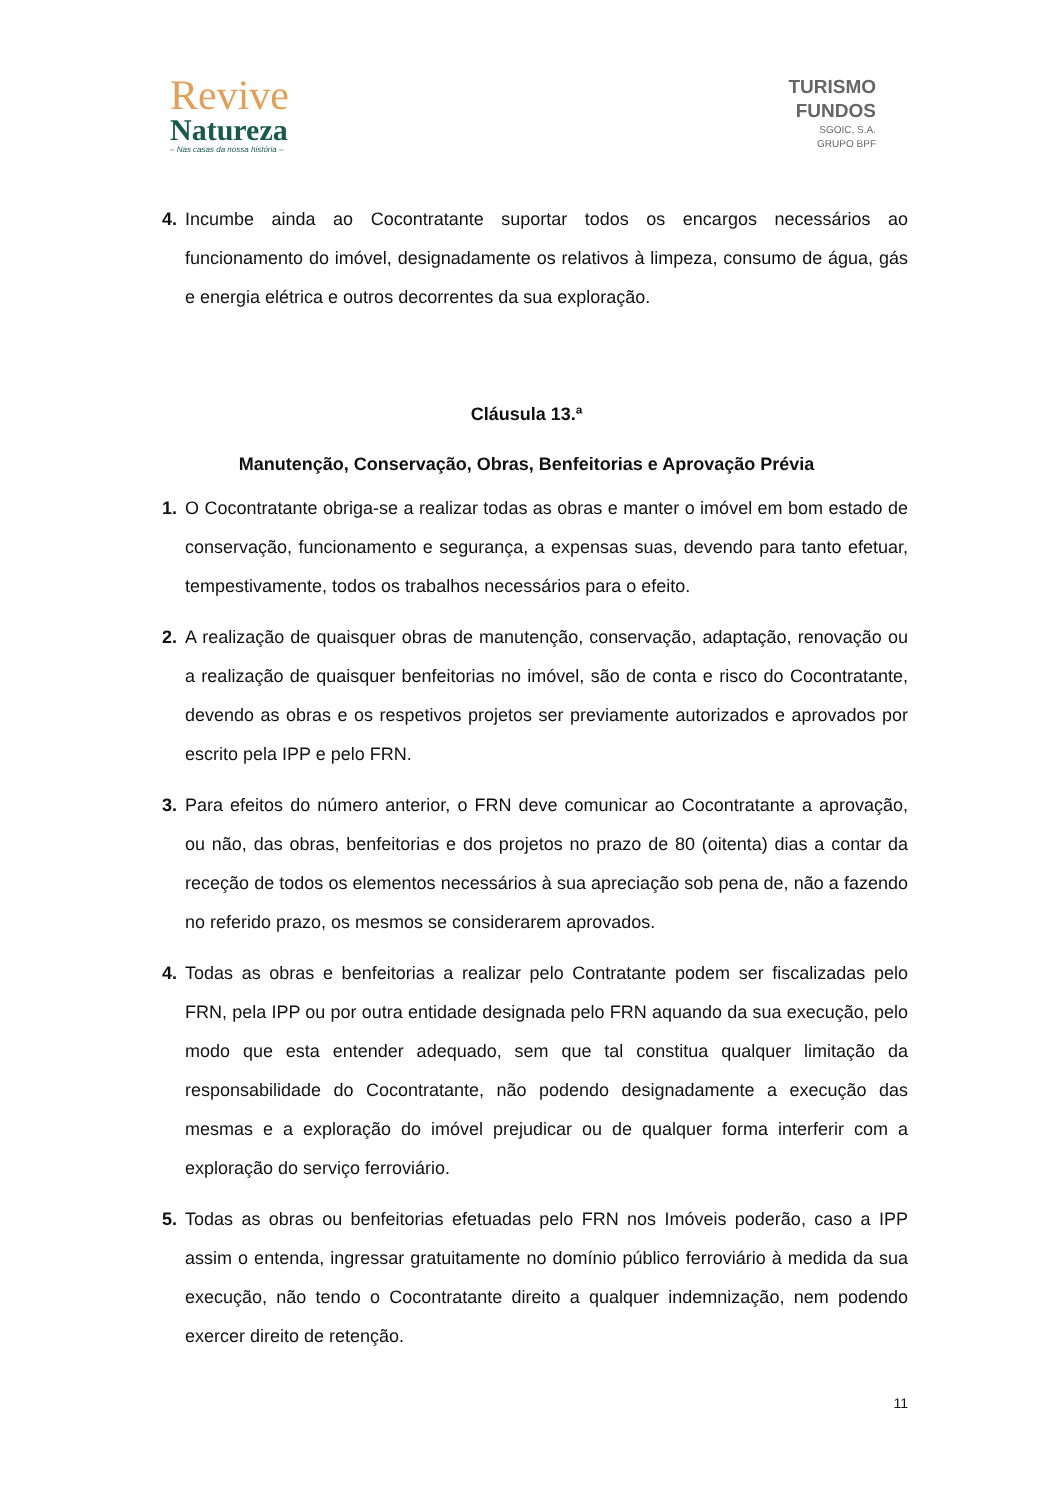Revive
Natureza
– Nas casas da nossa história –
TURISMO
FUNDOS
SGOIC, S.A.
GRUPO BPF
4. Incumbe ainda ao Cocontratante suportar todos os encargos necessários ao funcionamento do imóvel, designadamente os relativos à limpeza, consumo de água, gás e energia elétrica e outros decorrentes da sua exploração.
Cláusula 13.ª
Manutenção, Conservação, Obras, Benfeitorias e Aprovação Prévia
1. O Cocontratante obriga-se a realizar todas as obras e manter o imóvel em bom estado de conservação, funcionamento e segurança, a expensas suas, devendo para tanto efetuar, tempestivamente, todos os trabalhos necessários para o efeito.
2. A realização de quaisquer obras de manutenção, conservação, adaptação, renovação ou a realização de quaisquer benfeitorias no imóvel, são de conta e risco do Cocontratante, devendo as obras e os respetivos projetos ser previamente autorizados e aprovados por escrito pela IPP e pelo FRN.
3. Para efeitos do número anterior, o FRN deve comunicar ao Cocontratante a aprovação, ou não, das obras, benfeitorias e dos projetos no prazo de 80 (oitenta) dias a contar da receção de todos os elementos necessários à sua apreciação sob pena de, não a fazendo no referido prazo, os mesmos se considerarem aprovados.
4. Todas as obras e benfeitorias a realizar pelo Contratante podem ser fiscalizadas pelo FRN, pela IPP ou por outra entidade designada pelo FRN aquando da sua execução, pelo modo que esta entender adequado, sem que tal constitua qualquer limitação da responsabilidade do Cocontratante, não podendo designadamente a execução das mesmas e a exploração do imóvel prejudicar ou de qualquer forma interferir com a exploração do serviço ferroviário.
5. Todas as obras ou benfeitorias efetuadas pelo FRN nos Imóveis poderão, caso a IPP assim o entenda, ingressar gratuitamente no domínio público ferroviário à medida da sua execução, não tendo o Cocontratante direito a qualquer indemnização, nem podendo exercer direito de retenção.
11